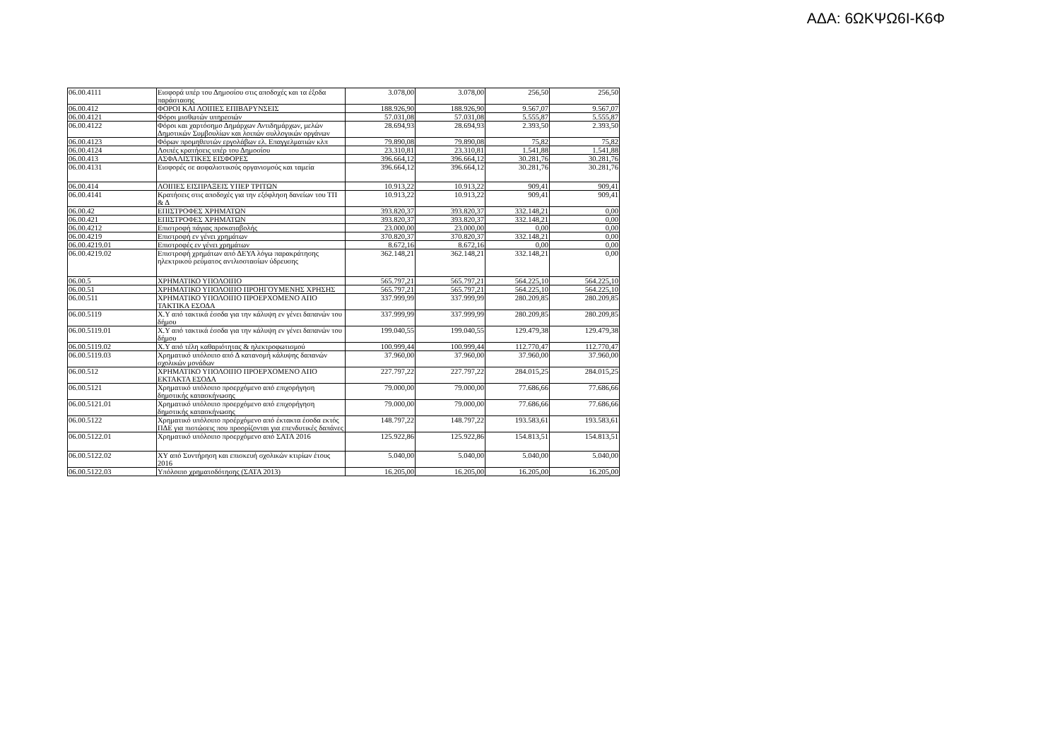ΑΔΑ: 6ΩΚΨΩ6Ι-Κ6Φ
| 06.00.4111 | Εισφορά υπέρ του Δημοσίου στις αποδοχές και τα έξοδα παράστασης | 3.078,00 | 3.078,00 | 256,50 | 256,50 |
| 06.00.412 | ΦΟΡΟΙ ΚΑΙ ΛΟΙΠΕΣ ΕΠΙΒΑΡΥΝΣΕΙΣ | 188.926,90 | 188.926,90 | 9.567,07 | 9.567,07 |
| 06.00.4121 | Φόροι μισθωτών υπηρεσιών | 57.031,08 | 57.031,08 | 5.555,87 | 5.555,87 |
| 06.00.4122 | Φόροι και χαρτόσημο Δημάρχων Αντιδημάρχων, μελών Δημοτικών Συμβουλίων και λοιπών συλλογικών οργάνων | 28.694,93 | 28.694,93 | 2.393,50 | 2.393,50 |
| 06.00.4123 | Φόρων προμηθευτών εργολάβων ελ. Επαγγελματιών κλπ | 79.890,08 | 79.890,08 | 75,82 | 75,82 |
| 06.00.4124 | Λοιπές κρατήσεις υπέρ του Δημοσίου | 23.310,81 | 23.310,81 | 1.541,88 | 1.541,88 |
| 06.00.413 | ΑΣΦΑΛΙΣΤΙΚΕΣ ΕΙΣΦΟΡΕΣ | 396.664,12 | 396.664,12 | 30.281,76 | 30.281,76 |
| 06.00.4131 | Εισφορές σε ασφαλιστικούς οργανισμούς και ταμεία | 396.664,12 | 396.664,12 | 30.281,76 | 30.281,76 |
| 06.00.414 | ΛΟΙΠΕΣ ΕΙΣΠΡΑΞΕΙΣ ΥΠΕΡ ΤΡΙΤΩΝ | 10.913,22 | 10.913,22 | 909,41 | 909,41 |
| 06.00.4141 | Κρατήσεις στις αποδοχές για την εξόφληση δανείων του ΤΠ & Δ | 10.913,22 | 10.913,22 | 909,41 | 909,41 |
| 06.00.42 | ΕΠΙΣΤΡΟΦΕΣ ΧΡΗΜΑΤΩΝ | 393.820,37 | 393.820,37 | 332.148,21 | 0,00 |
| 06.00.421 | ΕΠΙΣΤΡΟΦΕΣ ΧΡΗΜΑΤΩΝ | 393.820,37 | 393.820,37 | 332.148,21 | 0,00 |
| 06.00.4212 | Επιστροφή πάγιας προκαταβολής | 23.000,00 | 23.000,00 | 0,00 | 0,00 |
| 06.00.4219 | Επιστροφή εν γένει χρημάτων | 370.820,37 | 370.820,37 | 332.148,21 | 0,00 |
| 06.00.4219.01 | Επιστροφές εν γένει χρημάτων | 8.672,16 | 8.672,16 | 0,00 | 0,00 |
| 06.00.4219.02 | Επιστροφή χρημάτων από ΔΕΥΑ λόγω παρακράτησης ηλεκτρικού ρεύματος αντλιοστασίων ύδρευσης | 362.148,21 | 362.148,21 | 332.148,21 | 0,00 |
| 06.00.5 | ΧΡΗΜΑΤΙΚΟ ΥΠΟΛΟΙΠΟ | 565.797,21 | 565.797,21 | 564.225,10 | 564.225,10 |
| 06.00.51 | ΧΡΗΜΑΤΙΚΟ ΥΠΟΛΟΙΠΟ ΠΡΟΗΓΟΥΜΕΝΗΣ ΧΡΗΣΗΣ | 565.797,21 | 565.797,21 | 564.225,10 | 564.225,10 |
| 06.00.511 | ΧΡΗΜΑΤΙΚΟ ΥΠΟΛΟΙΠΟ ΠΡΟΕΡΧΟΜΕΝΟ ΑΠΟ ΤΑΚΤΙΚΑ ΕΣΟΔΑ | 337.999,99 | 337.999,99 | 280.209,85 | 280.209,85 |
| 06.00.5119 | Χ.Υ από τακτικά έσοδα για την κάλυψη εν γένει δαπανών του δήμου | 337.999,99 | 337.999,99 | 280.209,85 | 280.209,85 |
| 06.00.5119.01 | Χ.Υ από τακτικά έσοδα για την κάλυψη εν γένει δαπανών του δήμου | 199.040,55 | 199.040,55 | 129.479,38 | 129.479,38 |
| 06.00.5119.02 | Χ.Υ από τέλη καθαριότητας & ηλεκτροφωτισμού | 100.999,44 | 100.999,44 | 112.770,47 | 112.770,47 |
| 06.00.5119.03 | Χρηματικό υπόλοιπο από Δ κατανομή κάλυψης δαπανών σχολικών μονάδων | 37.960,00 | 37.960,00 | 37.960,00 | 37.960,00 |
| 06.00.512 | ΧΡΗΜΑΤΙΚΟ ΥΠΟΛΟΙΠΟ ΠΡΟΕΡΧΟΜΕΝΟ ΑΠΟ ΕΚΤΑΚΤΑ ΕΣΟΔΑ | 227.797,22 | 227.797,22 | 284.015,25 | 284.015,25 |
| 06.00.5121 | Χρηματικό υπόλοιπο προερχόμενο από επιχορήγηση δημοτικής κατασκήνωσης | 79.000,00 | 79.000,00 | 77.686,66 | 77.686,66 |
| 06.00.5121.01 | Χρηματικό υπόλοιπο προερχόμενο από επιχορήγηση δημοτικής κατασκήνωσης | 79.000,00 | 79.000,00 | 77.686,66 | 77.686,66 |
| 06.00.5122 | Χρηματικό υπόλοιπο προέρχόμενο από έκτακτα έσοδα εκτός ΠΔΕ για πιστώσεις που προορίζονται για επενδυτικές δαπάνες | 148.797,22 | 148.797,22 | 193.583,61 | 193.583,61 |
| 06.00.5122.01 | Χρηματικό υπόλοιπο προερχόμενο από ΣΑΤΑ 2016 | 125.922,86 | 125.922,86 | 154.813,51 | 154.813,51 |
| 06.00.5122.02 | ΧΥ από Συντήρηση και επισκευή σχολικών κτιρίων έτους 2016 | 5.040,00 | 5.040,00 | 5.040,00 | 5.040,00 |
| 06.00.5122.03 | Υπόλοιπο χρηματοδότησης (ΣΑΤΑ 2013) | 16.205,00 | 16.205,00 | 16.205,00 | 16.205,00 |